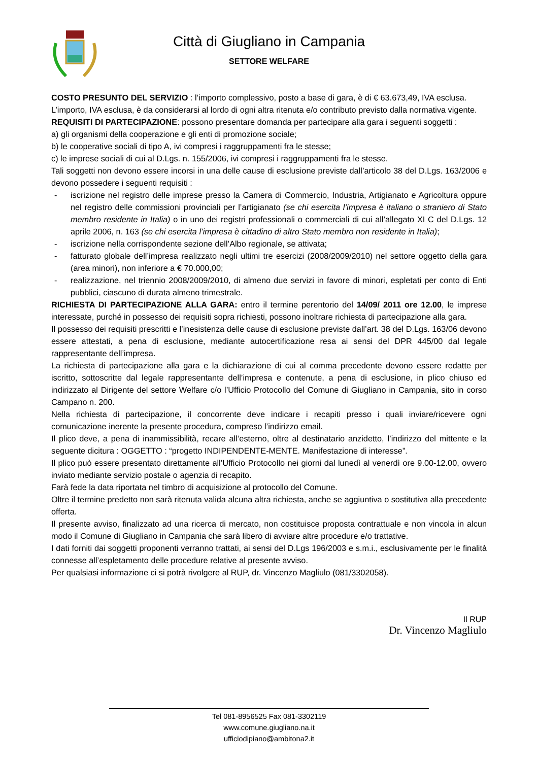Città di Giugliano in Campania
SETTORE WELFARE
COSTO PRESUNTO DEL SERVIZIO : l’importo complessivo, posto a base di gara, è di € 63.673,49, IVA esclusa.
L’importo, IVA esclusa, è da considerarsi al lordo di ogni altra ritenuta e/o contributo previsto dalla normativa vigente.
REQUISITI DI PARTECIPAZIONE: possono presentare domanda per partecipare alla gara i seguenti soggetti :
a) gli organismi della cooperazione e gli enti di promozione sociale;
b) le cooperative sociali di tipo A, ivi compresi i raggruppamenti fra le stesse;
c) le imprese sociali di cui al D.Lgs. n. 155/2006, ivi compresi i raggruppamenti fra le stesse.
Tali soggetti non devono essere incorsi in una delle cause di esclusione previste dall’articolo 38 del D.Lgs. 163/2006 e devono possedere i seguenti requisiti :
- iscrizione nel registro delle imprese presso la Camera di Commercio, Industria, Artigianato e Agricoltura oppure nel registro delle commissioni provinciali per l’artigianato (se chi esercita l’impresa è italiano o straniero di Stato membro residente in Italia) o in uno dei registri professionali o commerciali di cui all’allegato XI C del D.Lgs. 12 aprile 2006, n. 163 (se chi esercita l’impresa è cittadino di altro Stato membro non residente in Italia);
- iscrizione nella corrispondente sezione dell’Albo regionale, se attivata;
- fatturato globale dell’impresa realizzato negli ultimi tre esercizi (2008/2009/2010) nel settore oggetto della gara (area minori), non inferiore a € 70.000,00;
- realizzazione, nel triennio 2008/2009/2010, di almeno due servizi in favore di minori, espletati per conto di Enti pubblici, ciascuno di durata almeno trimestrale.
RICHIESTA DI PARTECIPAZIONE ALLA GARA: entro il termine perentorio del 14/09/ 2011 ore 12.00, le imprese interessate, purché in possesso dei requisiti sopra richiesti, possono inoltrare richiesta di partecipazione alla gara.
Il possesso dei requisiti prescritti e l’inesistenza delle cause di esclusione previste dall’art. 38 del D.Lgs. 163/06 devono essere attestati, a pena di esclusione, mediante autocertificazione resa ai sensi del DPR 445/00 dal legale rappresentante dell’impresa.
La richiesta di partecipazione alla gara e la dichiarazione di cui al comma precedente devono essere redatte per iscritto, sottoscritte dal legale rappresentante dell’impresa e contenute, a pena di esclusione, in plico chiuso ed indirizzato al Dirigente del settore Welfare c/o l’Ufficio Protocollo del Comune di Giugliano in Campania, sito in corso Campano n. 200.
Nella richiesta di partecipazione, il concorrente deve indicare i recapiti presso i quali inviare/ricevere ogni comunicazione inerente la presente procedura, compreso l’indirizzo email.
Il plico deve, a pena di inammissibilità, recare all’esterno, oltre al destinatario anzidetto, l’indirizzo del mittente e la seguente dicitura : OGGETTO : “progetto INDIPENDENTE-MENTE. Manifestazione di interesse”.
Il plico può essere presentato direttamente all’Ufficio Protocollo nei giorni dal lunedì al venerdì ore 9.00-12.00, ovvero inviato mediante servizio postale o agenzia di recapito.
Farà fede la data riportata nel timbro di acquisizione al protocollo del Comune.
Oltre il termine predetto non sarà ritenuta valida alcuna altra richiesta, anche se aggiuntiva o sostitutiva alla precedente offerta.
Il presente avviso, finalizzato ad una ricerca di mercato, non costituisce proposta contrattuale e non vincola in alcun modo il Comune di Giugliano in Campania che sarà libero di avviare altre procedure e/o trattative.
I dati forniti dai soggetti proponenti verranno trattati, ai sensi del D.Lgs 196/2003 e s.m.i., esclusivamente per le finalità connesse all’espletamento delle procedure relative al presente avviso.
Per qualsiasi informazione ci si potrà rivolgere al RUP, dr. Vincenzo Magliulo (081/3302058).
Il RUP
Dr. Vincenzo Magliulo
Tel 081-8956525 Fax 081-3302119
www.comune.giugliano.na.it
ufficiodipiano@ambitona2.it